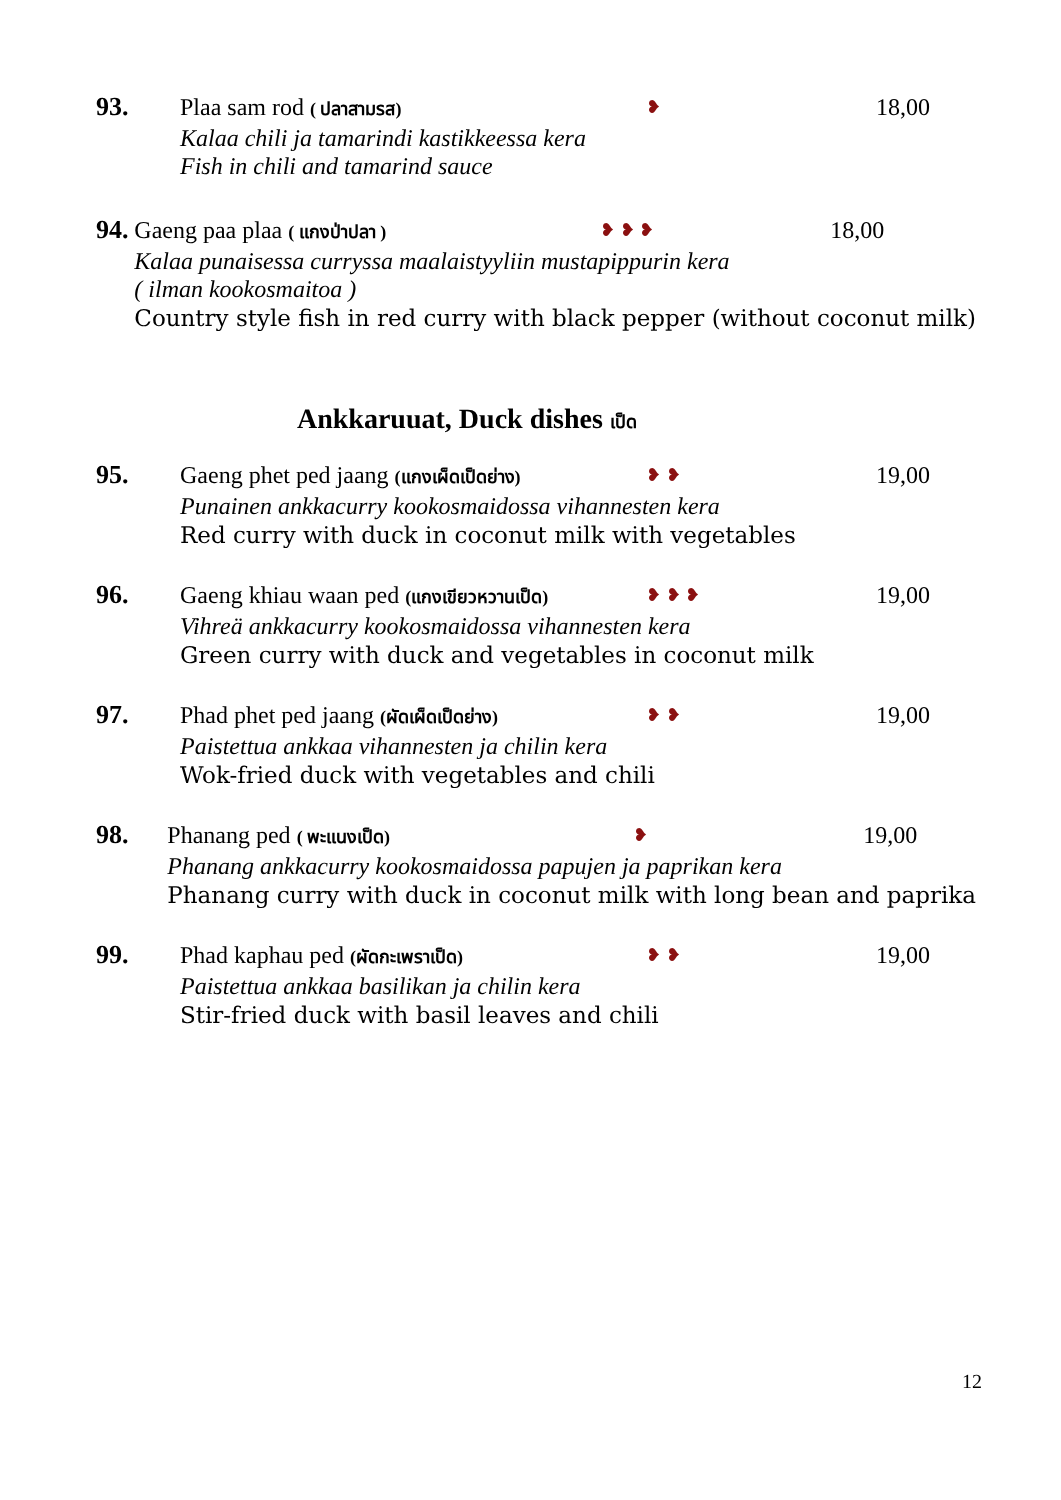93. Plaa sam rod ( ปลาสามรส) ❥
18,00
Kalaa chili ja tamarindi kastikkeessa kera
Fish in chili and tamarind sauce
94. Gaeng paa plaa ( แกงป่าปลา ) ❥ ❥ ❥
18,00
Kalaa punaisessa curryssa maalaistyyliin mustapippurin kera
( ilman kookosmaitoa )
Country style fish in red curry with black pepper (without coconut milk)
Ankkaruuat, Duck dishes เป็ด
95. Gaeng phet ped jaang (แกงเผ็ดเป็ดย่าง)
❥ ❥
19,00
Punainen ankkacurry kookosmaidossa vihannesten kera
Red curry with duck in coconut milk with vegetables
96. Gaeng khiau waan ped (แกงเขียวหวานเป็ด)
❥ ❥ ❥
19,00
Vihreä ankkacurry kookosmaidossa vihannesten kera
Green curry with duck and vegetables in coconut milk
97. Phad phet ped jaang (ผัดเผ็ดเป็ดย่าง)
❥ ❥
19,00
Paistettua ankkaa vihannesten ja chilin kera
Wok-fried duck with vegetables and chili
98. Phanang ped ( พะแนงเป็ด) ❥
19,00
Phanang ankkacurry kookosmaidossa papujen ja paprikan kera
Phanang curry with duck in coconut milk with long bean and paprika
99. Phad kaphau ped (ผัดกะเพราเป็ด) ❥ ❥
19,00
Paistettua ankkaa basilikan ja chilin kera
Stir-fried duck with basil leaves and chili
12